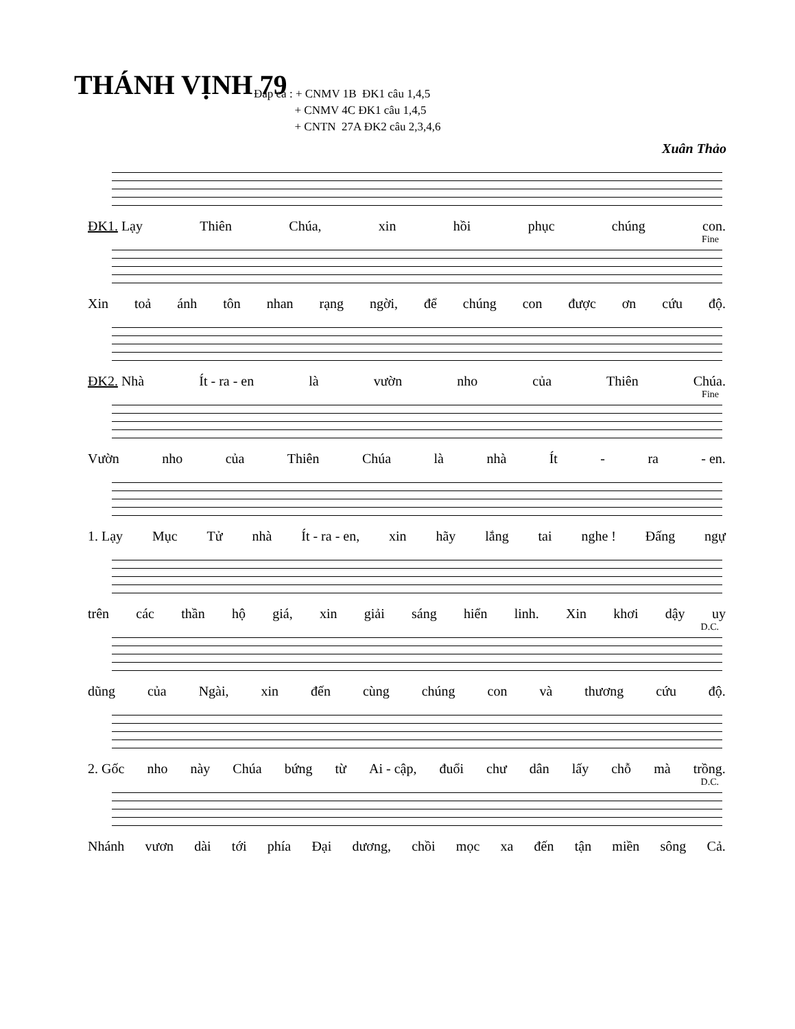THÁNH VỊNH 79
Đáp ca : + CNMV 1B ĐK1 câu 1,4,5
+ CNMV 4C ĐK1 câu 1,4,5
+ CNTN 27A ĐK2 câu 2,3,4,6
Xuân Thảo
ĐK1. Lạy Thiên Chúa, xin hồi phục chúng con.
Fine
Xin toả ánh tôn nhan rạng ngời, để chúng con được ơn cứu độ.
ĐK2. Nhà Ít - ra - en là vườn nho của Thiên Chúa.
Fine
Vườn nho của Thiên Chúa là nhà Ít - ra - en.
1. Lạy Mục Tử nhà Ít - ra - en, xin hãy lắng tai nghe ! Đấng ngự
trên các thần hộ giá, xin giải sáng hiển linh. Xin khơi dậy uy
D.C.
dũng của Ngài, xin đến cùng chúng con và thương cứu độ.
2. Gốc nho này Chúa bứng từ Ai - cập, đuổi chư dân lấy chỗ mà trồng.
D.C.
Nhánh vươn dài tới phía Đại dương, chồi mọc xa đến tận miền sông Cả.